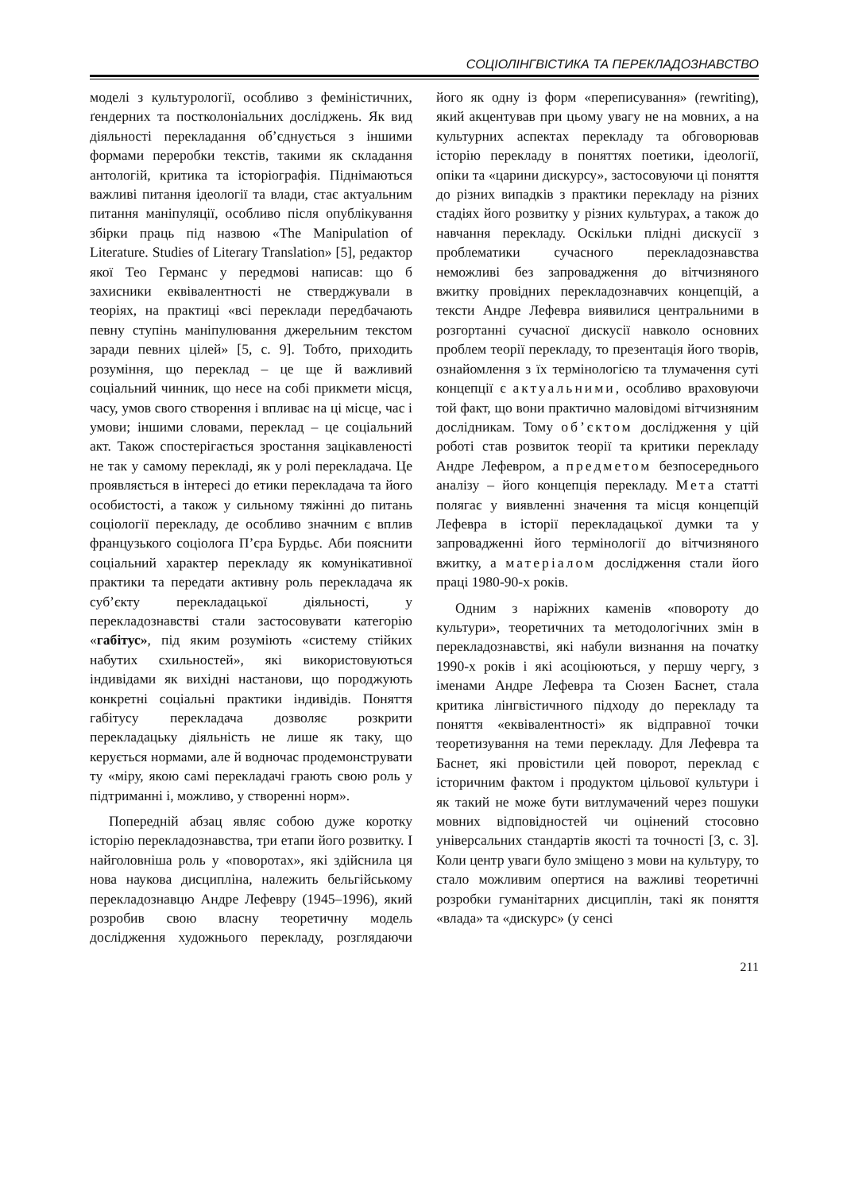СОЦІОЛІНГВІСТИКА ТА ПЕРЕКЛАДОЗНАВСТВО
моделі з культурології, особливо з феміністичних, ґендерних та постколоніальних досліджень. Як вид діяльності перекладання об’єднується з іншими формами переробки текстів, такими як складання антологій, критика та історіографія. Піднімаються важливі питання ідеології та влади, стає актуальним питання маніпуляції, особливо після опублікування збірки праць під назвою «The Manipulation of Literature. Studies of Literary Translation» [5], редактор якої Тео Германс у передмові написав: що б захисники еквівалентності не стверджували в теоріях, на практиці «всі переклади передбачають певну ступінь маніпулювання джерельним текстом заради певних цілей» [5, с. 9]. Тобто, приходить розуміння, що переклад – це ще й важливий соціальний чинник, що несе на собі прикмети місця, часу, умов свого створення і впливає на ці місце, час і умови; іншими словами, переклад – це соціальний акт. Також спостерігається зростання зацікавленості не так у самому перекладі, як у ролі перекладача. Це проявляється в інтересі до етики перекладача та його особистості, а також у сильному тяжінні до питань соціології перекладу, де особливо значним є вплив французького соціолога П’єра Бурдьє. Аби пояснити соціальний характер перекладу як комунікативної практики та передати активну роль перекладача як суб’єкту перекладацької діяльності, у перекладознавстві стали застосовувати категорію «габітус», під яким розуміють «систему стійких набутих схильностей», які використовуються індивідами як вихідні настанови, що породжують конкретні соціальні практики індивідів. Поняття габітусу перекладача дозволяє розкрити перекладацьку діяльність не лише як таку, що керується нормами, але й водночас продемонструвати ту «міру, якою самі перекладачі грають свою роль у підтриманні і, можливо, у створенні норм».
Попередній абзац являє собою дуже коротку історію перекладознавства, три етапи його розвитку. І найголовніша роль у «поворотах», які здійснила ця нова наукова дисципліна, належить бельгійському перекладознавцю Андре Лефевру (1945–1996), який розробив свою власну теоретичну модель дослідження художнього перекладу, розглядаючи його як одну із форм «переписування» (rewriting), який акцентував при цьому увагу не на мовних, а на культурних аспектах перекладу та обговорював історію перекладу в поняттях поетики, ідеології, опіки та «царини дискурсу», застосовуючи ці поняття до різних випадків з практики перекладу на різних стадіях його розвитку у різних культурах, а також до навчання перекладу. Оскільки плідні дискусії з проблематики сучасного перекладознавства неможливі без запровадження до вітчизняного вжитку провідних перекладознавчих концепцій, а тексти Андре Лефевра виявилися центральними в розгортанні сучасної дискусії навколо основних проблем теорії перекладу, то презентація його творів, ознайомлення з їх термінологією та тлумачення суті концепції є актуальними, особливо враховуючи той факт, що вони практично маловідомі вітчизняним дослідникам. Тому об’єктом дослідження у цій роботі став розвиток теорії та критики перекладу Андре Лефевром, а предметом безпосереднього аналізу – його концепція перекладу. Мета статті полягає у виявленні значення та місця концепцій Лефевра в історії перекладацької думки та у запровадженні його термінології до вітчизняного вжитку, а матеріалом дослідження стали його праці 1980-90-х років.
Одним з наріжних каменів «повороту до культури», теоретичних та методологічних змін в перекладознавстві, які набули визнання на початку 1990-х років і які асоціюються, у першу чергу, з іменами Андре Лефевра та Сюзен Баснет, стала критика лінгвістичного підходу до перекладу та поняття «еквівалентності» як відправної точки теоретизування на теми перекладу. Для Лефевра та Баснет, які провістили цей поворот, переклад є історичним фактом і продуктом цільової культури і як такий не може бути витлумачений через пошуки мовних відповідностей чи оцінений стосовно універсальних стандартів якості та точності [3, с. 3]. Коли центр уваги було зміщено з мови на культуру, то стало можливим опертися на важливі теоретичні розробки гуманітарних дисциплін, такі як поняття «влада» та «дискурс» (у сенсі
211